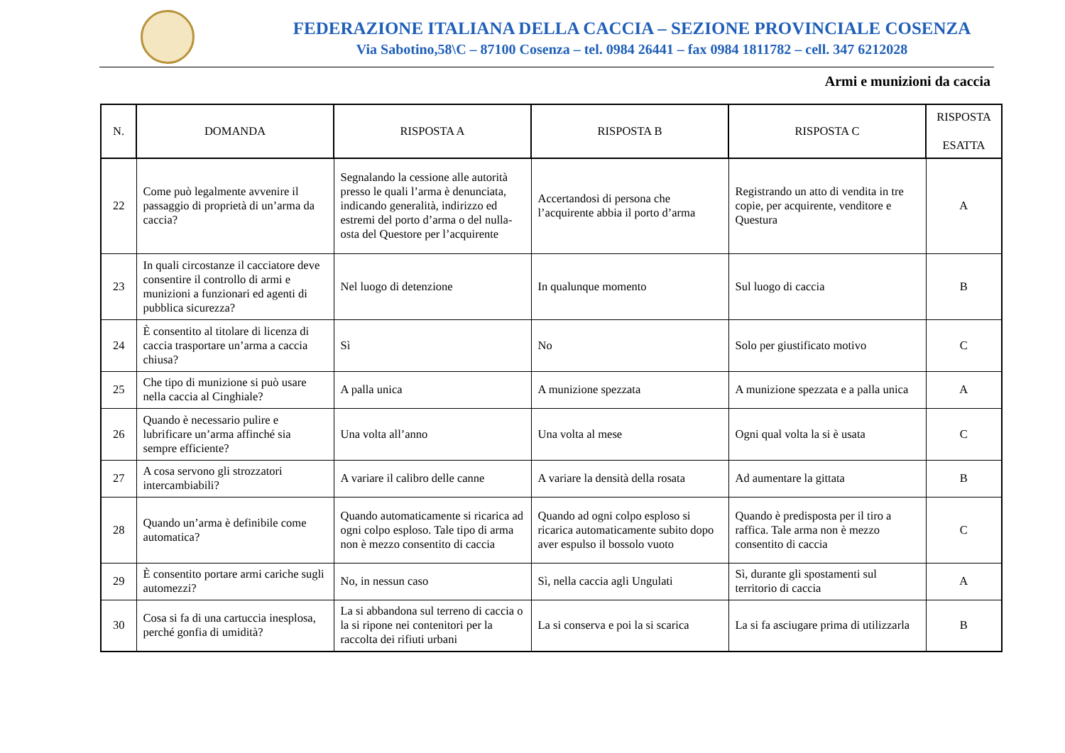FEDERAZIONE ITALIANA DELLA CACCIA – SEZIONE PROVINCIALE COSENZA
Via Sabotino,58\C – 87100 Cosenza – tel. 0984 26441 – fax 0984 1811782 – cell. 347 6212028
Armi e munizioni da caccia
| N. | DOMANDA | RISPOSTA A | RISPOSTA B | RISPOSTA C | RISPOSTA ESATTA |
| --- | --- | --- | --- | --- | --- |
| 22 | Come può legalmente avvenire il passaggio di proprietà di un’arma da caccia? | Segnalando la cessione alle autorità presso le quali l’arma è denunciata, indicando generalità, indirizzo ed estremi del porto d’arma o del nulla-osta del Questore per l’acquirente | Accertandosi di persona che l’acquirente abbia il porto d’arma | Registrando un atto di vendita in tre copie, per acquirente, venditore e Questura | A |
| 23 | In quali circostanze il cacciatore deve consentire il controllo di armi e munizioni a funzionari ed agenti di pubblica sicurezza? | Nel luogo di detenzione | In qualunque momento | Sul luogo di caccia | B |
| 24 | È consentito al titolare di licenza di caccia trasportare un’arma a caccia chiusa? | Sì | No | Solo per giustificato motivo | C |
| 25 | Che tipo di munizione si può usare nella caccia al Cinghiale? | A palla unica | A munizione spezzata | A munizione spezzata e a palla unica | A |
| 26 | Quando è necessario pulire e lubrificare un’arma affinché sia sempre efficiente? | Una volta all’anno | Una volta al mese | Ogni qual volta la si è usata | C |
| 27 | A cosa servono gli strozzatori intercambiabili? | A variare il calibro delle canne | A variare la densità della rosata | Ad aumentare la gittata | B |
| 28 | Quando un’arma è definibile come automatica? | Quando automaticamente si ricarica ad ogni colpo esploso. Tale tipo di arma non è mezzo consentito di caccia | Quando ad ogni colpo esploso si ricarica automaticamente subito dopo aver espulso il bossolo vuoto | Quando è predisposta per il tiro a raffica. Tale arma non è mezzo consentito di caccia | C |
| 29 | È consentito portare armi cariche sugli automezzi? | No, in nessun caso | Sì, nella caccia agli Ungulati | Sì, durante gli spostamenti sul territorio di caccia | A |
| 30 | Cosa si fa di una cartuccia inesplosa, perché gonfia di umidità? | La si abbandona sul terreno di caccia o la si ripone nei contenitori per la raccolta dei rifiuti urbani | La si conserva e poi la si scarica | La si fa asciugare prima di utilizzarla | B |